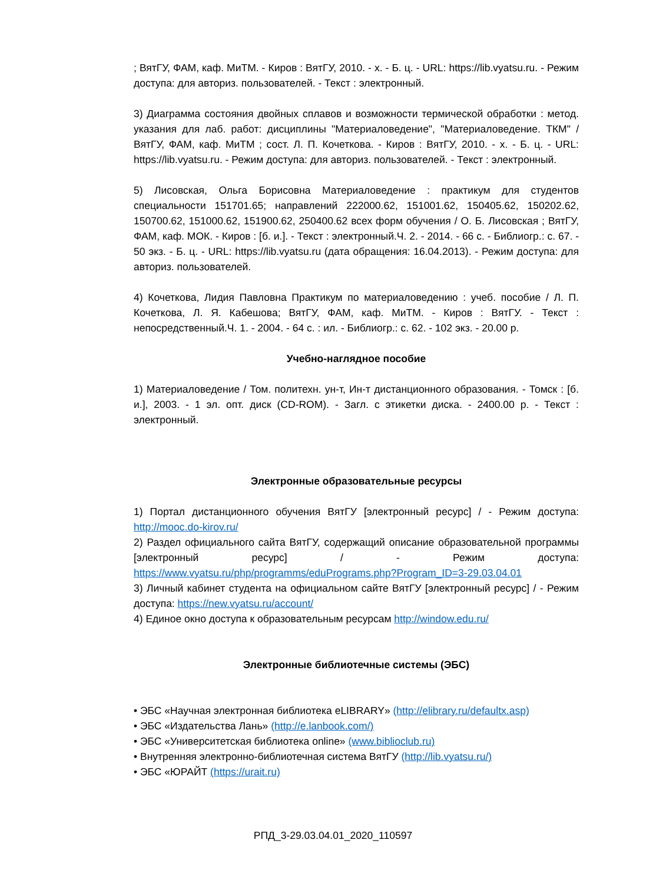; ВятГУ, ФАМ, каф. МиТМ. - Киров : ВятГУ, 2010. - х. - Б. ц. - URL: https://lib.vyatsu.ru. - Режим доступа: для авториз. пользователей. - Текст : электронный.
3) Диаграмма состояния двойных сплавов и возможности термической обработки : метод. указания для лаб. работ: дисциплины "Материаловедение", "Материаловедение. ТКМ" / ВятГУ, ФАМ, каф. МиТМ ; сост. Л. П. Кочеткова. - Киров : ВятГУ, 2010. - х. - Б. ц. - URL: https://lib.vyatsu.ru. - Режим доступа: для авториз. пользователей. - Текст : электронный.
5) Лисовская, Ольга Борисовна Материаловедение : практикум для студентов специальности 151701.65; направлений 222000.62, 151001.62, 150405.62, 150202.62, 150700.62, 151000.62, 151900.62, 250400.62 всех форм обучения / О. Б. Лисовская ; ВятГУ, ФАМ, каф. МОК. - Киров : [б. и.]. - Текст : электронный.Ч. 2. - 2014. - 66 с. - Библиогр.: с. 67. - 50 экз. - Б. ц. - URL: https://lib.vyatsu.ru (дата обращения: 16.04.2013). - Режим доступа: для авториз. пользователей.
4) Кочеткова, Лидия Павловна Практикум по материаловедению : учеб. пособие / Л. П. Кочеткова, Л. Я. Кабешова; ВятГУ, ФАМ, каф. МиТМ. - Киров : ВятГУ. - Текст : непосредственный.Ч. 1. - 2004. - 64 с. : ил. - Библиогр.: с. 62. - 102 экз. - 20.00 р.
Учебно-наглядное пособие
1) Материаловедение / Том. политехн. ун-т, Ин-т дистанционного образования. - Томск : [б. и.], 2003. - 1 эл. опт. диск (CD-ROM). - Загл. с этикетки диска. - 2400.00 р. - Текст : электронный.
Электронные образовательные ресурсы
1) Портал дистанционного обучения ВятГУ [электронный ресурс] / - Режим доступа: http://mooc.do-kirov.ru/
2) Раздел официального сайта ВятГУ, содержащий описание образовательной программы [электронный ресурс] / - Режим доступа: https://www.vyatsu.ru/php/programms/eduPrograms.php?Program_ID=3-29.03.04.01
3) Личный кабинет студента на официальном сайте ВятГУ [электронный ресурс] / - Режим доступа: https://new.vyatsu.ru/account/
4) Единое окно доступа к образовательным ресурсам http://window.edu.ru/
Электронные библиотечные системы (ЭБС)
• ЭБС «Научная электронная библиотека eLIBRARY» (http://elibrary.ru/defaultx.asp)
• ЭБС «Издательства Лань» (http://e.lanbook.com/)
• ЭБС «Университетская библиотека online» (www.biblioclub.ru)
• Внутренняя электронно-библиотечная система ВятГУ (http://lib.vyatsu.ru/)
• ЭБС «ЮРАЙТ (https://urait.ru)
РПД_3-29.03.04.01_2020_110597